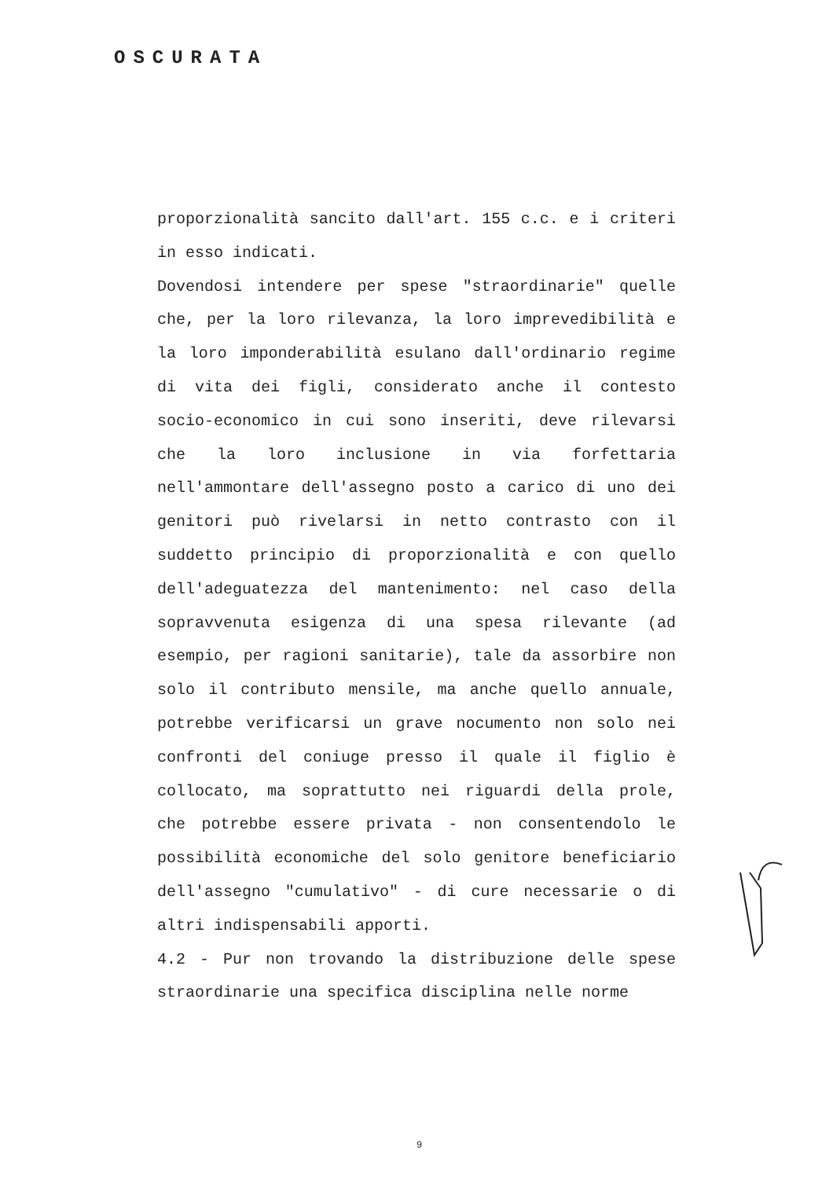OSCURATA
proporzionalità sancito dall'art. 155 c.c. e i criteri in esso indicati.
Dovendosi intendere per spese "straordinarie" quelle che, per la loro rilevanza, la loro imprevedibilità e la loro imponderabilità esulano dall'ordinario regime di vita dei figli, considerato anche il contesto socio-economico in cui sono inseriti, deve rilevarsi che la loro inclusione in via forfettaria nell'ammontare dell'assegno posto a carico di uno dei genitori può rivelarsi in netto contrasto con il suddetto principio di proporzionalità e con quello dell'adeguatezza del mantenimento: nel caso della sopravvenuta esigenza di una spesa rilevante (ad esempio, per ragioni sanitarie), tale da assorbire non solo il contributo mensile, ma anche quello annuale, potrebbe verificarsi un grave nocumento non solo nei confronti del coniuge presso il quale il figlio è collocato, ma soprattutto nei riguardi della prole, che potrebbe essere privata - non consentendolo le possibilità economiche del solo genitore beneficiario dell'assegno "cumulativo" - di cure necessarie o di altri indispensabili apporti.
4.2 - Pur non trovando la distribuzione delle spese straordinarie una specifica disciplina nelle norme
9